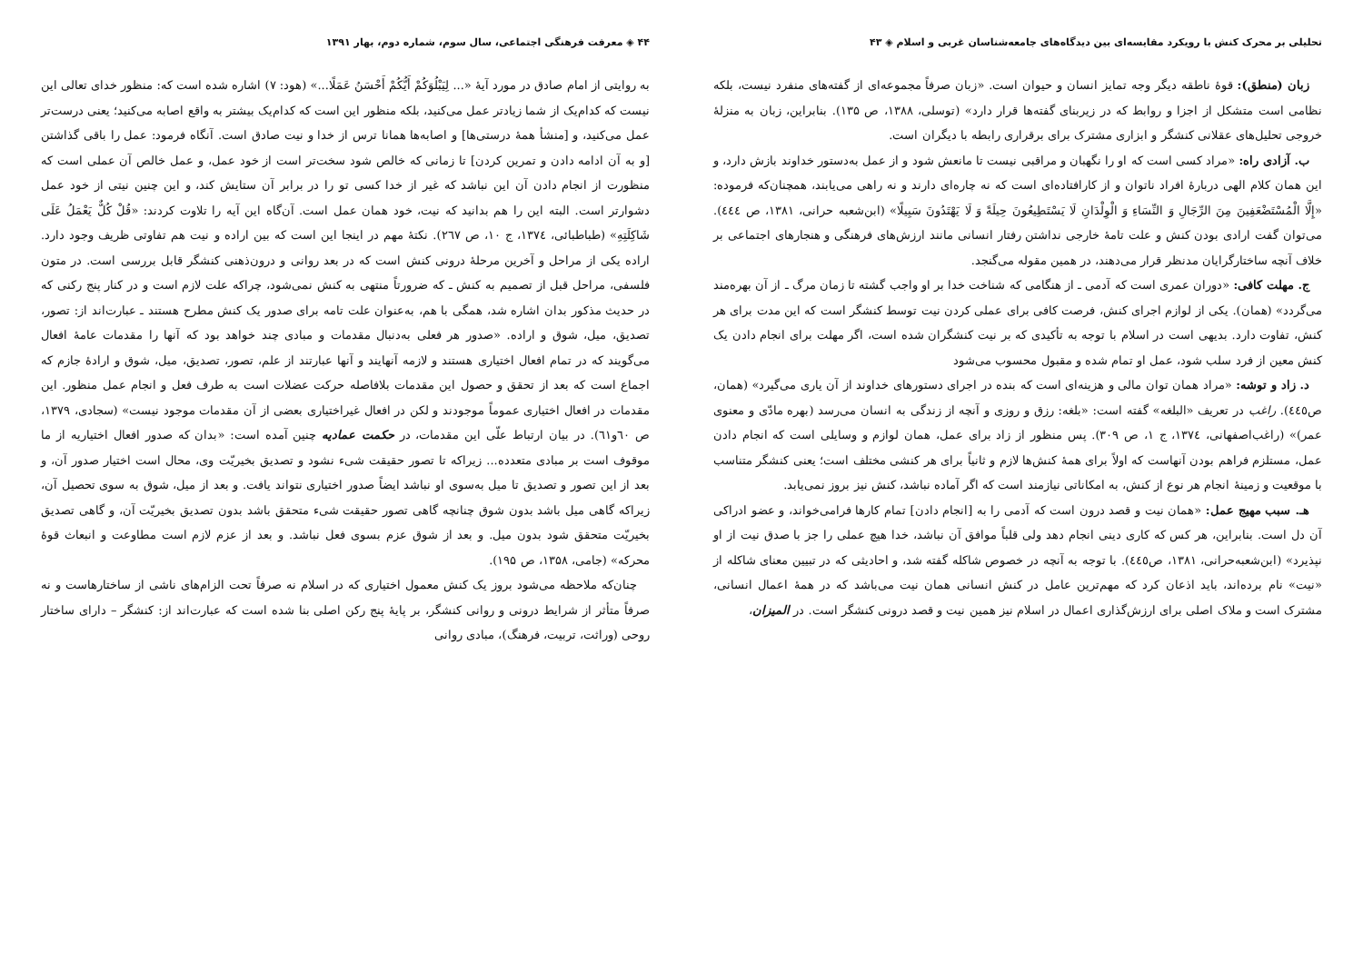تحلیلی بر محرک کنش با رویکرد مقایسه‌ای بین دیدگاه‌های جامعه‌شناسان غربی و اسلام ◈ ۴۳
زبان (منطق): قوۀ ناطقه دیگر وجه تمایز انسان و حیوان است. «زبان صرفاً مجموعه‌ای از گفته‌های منفرد نیست، بلکه نظامی است متشکل از اجزا و روابط که در زیربنای گفته‌ها قرار دارد» (توسلی، ۱۳۸۸، ص ۱۳۵). بنابراین، زبان به منزلۀ خروجی تحلیل‌های عقلانی کنشگر و ابزاری مشترک برای برقراری رابطه با دیگران است.
ب. آزادی راه: «مراد کسی است که او را نگهبان و مراقبی نیست تا مانعش شود و از عمل به‌دستور خداوند بازش دارد، و این همان کلام الهی دربارۀ افراد ناتوان و از کارافتاده‌ای است که نه چاره‌ای دارند و نه راهی می‌یابند، همچنان‌که فرموده: «إِلَّا الْمُسْتَضْعَفِينَ مِنَ الرِّجَالِ وَ النِّسَاءِ وَ الْوِلْدَانِ لَا يَسْتَطِيعُونَ حِيلَةً وَ لَا يَهْتَدُونَ سَبِيلًا» (ابن‌شعبه حرانی، ۱۳۸۱، ص ٤٤٤). می‌توان گفت ارادی بودن کنش و علت تامۀ خارجی نداشتن رفتار انسانی مانند ارزش‌های فرهنگی و هنجارهای اجتماعی بر خلاف آنچه ساختارگرایان مدنظر قرار می‌دهند، در همین مقوله می‌گنجد.
ج. مهلت کافی: «دوران عمری است که آدمی ـ از هنگامی که شناخت خدا بر او واجب گشته تا زمان مرگ ـ از آن بهره‌مند می‌گردد» (همان). یکی از لوازم اجرای کنش، فرصت کافی برای عملی کردن نیت توسط کنشگر است که این مدت برای هر کنش، تفاوت دارد. بدیهی است در اسلام با توجه به تأکیدی که بر نیت کنشگران شده است، اگر مهلت برای انجام دادن یک کنش معین از فرد سلب شود، عمل او تمام شده و مقبول محسوب می‌شود
د. زاد و توشه: «مراد همان توان مالی و هزینه‌ای است که بنده در اجرای دستورهای خداوند از آن یاری می‌گیرد» (همان، ص٤٤٥). راغب در تعریف «البلغه» گفته است: «بلغه: رزق و روزی و آنچه از زندگی به انسان می‌رسد (بهره مادّی و معنوی عمر)» (راغب‌اصفهانی، ۱۳۷٤، ج ۱، ص ۳۰۹). پس منظور از زاد برای عمل، همان لوازم و وسایلی است که انجام دادن عمل، مستلزم فراهم بودن آنهاست که اولاً برای همۀ کنش‌ها لازم و ثانیاً برای هر کنشی مختلف است؛ یعنی کنشگر متناسب با موقعیت و زمینۀ انجام هر نوع از کنش، به امکاناتی نیازمند است که اگر آماده نباشد، کنش نیز بروز نمی‌یابد.
هـ. سبب مهیج عمل: «همان نیت و قصد درون است که آدمی را به [انجام دادن] تمام کارها فرامی‌خواند، و عضو ادراکی آن دل است. بنابراین، هر کس که کاری دینی انجام دهد ولی قلباً موافق آن نباشد، خدا هیچ عملی را جز با صدق نیت از او نپذیرد» (ابن‌شعبه‌حرانی، ۱۳۸۱، ص٤٤٥). با توجه به آنچه در خصوص شاکله گفته شد، و احادیثی که در تبیین معنای شاکله از «نیت» نام برده‌اند، باید اذعان کرد که مهم‌ترین عامل در کنش انسانی همان نیت می‌باشد که در همۀ اعمال انسانی، مشترک است و ملاک اصلی برای ارزش‌گذاری اعمال در اسلام نیز همین نیت و قصد درونی کنشگر است. در المیزان،
۴۴ ◈ معرفت فرهنگی اجتماعی، سال سوم، شماره دوم، بهار ۱۳۹۱
به روایتی از امام صادق در مورد آیۀ «... لِيَبْلُوَكُمْ أَيُّكُمْ أَحْسَنُ عَمَلًا...» (هود: ۷) اشاره شده است که: منظور خدای تعالی این نیست که کدام‌یک از شما زیادتر عمل می‌کنید، بلکه منظور این است که کدام‌یک بیشتر به واقع اصابه می‌کنید؛ یعنی درست‌تر عمل می‌کنید، و [منشأ همۀ درستی‌ها] و اصابه‌ها همانا ترس از خدا و نیت صادق است. آنگاه فرمود: عمل را باقی گذاشتن [و به آن ادامه دادن و تمرین کردن] تا زمانی که خالص شود سخت‌تر است از خود عمل، و عمل خالص آن عملی است که منظورت از انجام دادن آن این نباشد که غیر از خدا کسی تو را در برابر آن ستایش کند، و این چنین نیتی از خود عمل دشوارتر است. البته این را هم بدانید که نیت، خود همان عمل است. آن‌گاه این آیه را تلاوت کردند: «قُلْ كُلٌّ يَعْمَلُ عَلَى شَاكِلَتِهِ» (طباطبائی، ۱۳۷٤، ج ۱۰، ص ۲٦۷). نکتۀ مهم در اینجا این است که بین اراده و نیت هم تفاوتی ظریف وجود دارد. اراده یکی از مراحل و آخرین مرحلۀ درونی کنش است که در بعد روانی و درون‌ذهنی کنشگر قابل بررسی است. در متون فلسفی، مراحل قبل از تصمیم به کنش ـ که ضرورتاً منتهی به کنش نمی‌شود، چراکه علت لازم است و در کنار پنج رکنی که در حدیث مذکور بدان اشاره شد، همگی با هم، به‌عنوان علت تامه برای صدور یک کنش مطرح هستند ـ عبارت‌اند از: تصور، تصدیق، میل، شوق و اراده. «صدور هر فعلی به‌دنبال مقدمات و مبادی چند خواهد بود که آنها را مقدمات عامۀ افعال می‌گویند که در تمام افعال اختیاری هستند و لازمه آنهایند و آنها عبارتند از علم، تصور، تصدیق، میل، شوق و ارادۀ جازم که اجماع است که بعد از تحقق و حصول این مقدمات بلافاصله حرکت عضلات است به طرف فعل و انجام عمل منظور. این مقدمات در افعال اختیاری عموماً موجودند و لکن در افعال غیراختیاری بعضی از آن مقدمات موجود نیست» (سجادی، ۱۳۷۹، ص ٦۰و٦۱). در بیان ارتباط علّی این مقدمات، در حکمت عمادیه چنین آمده است: «بدان که صدور افعال اختیاریه از ما موقوف است بر مبادی متعدده... زیراکه تا تصور حقیقت شیء نشود و تصدیق بخیریّت وی، محال است اختیار صدور آن، و بعد از این تصور و تصدیق تا میل به‌سوی او نباشد ایضاً صدور اختیاری نتواند یافت. و بعد از میل، شوق به سوی تحصیل آن، زیراکه گاهی میل باشد بدون شوق چنانچه گاهی تصور حقیقت شیء متحقق باشد بدون تصدیق بخیریّت آن، و گاهی تصدیق بخیریّت متحقق شود بدون میل. و بعد از شوق عزم بسوی فعل نباشد. و بعد از عزم لازم است مطاوعت و انبعاث قوۀ محرکه» (جامی، ۱۳۵۸، ص ۱۹۵).
چنان‌که ملاحظه می‌شود بروز یک کنش معمول اختیاری که در اسلام نه صرفاً تحت الزام‌های ناشی از ساختارهاست و نه صرفاً متأثر از شرایط درونی و روانی کنشگر، بر پایۀ پنج رکن اصلی بنا شده است که عبارت‌اند از: کنشگر – دارای ساختار روحی (وراثت، تربیت، فرهنگ)، مبادی روانی